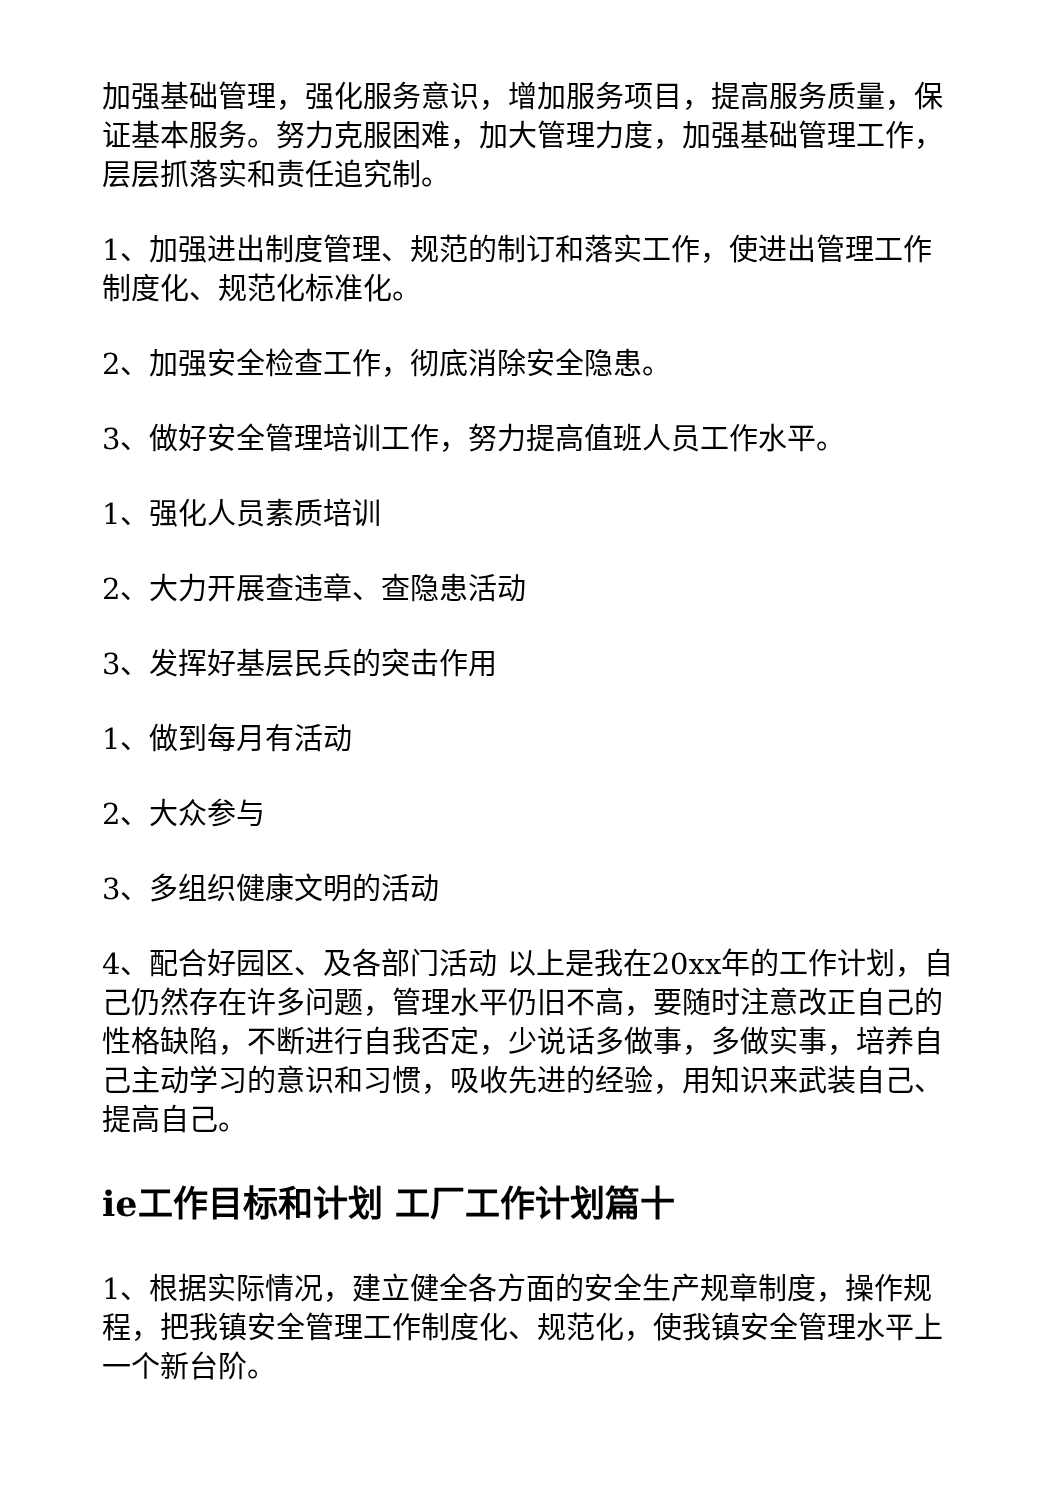加强基础管理，强化服务意识，增加服务项目，提高服务质量，保证基本服务。努力克服困难，加大管理力度，加强基础管理工作，层层抓落实和责任追究制。
1、加强进出制度管理、规范的制订和落实工作，使进出管理工作制度化、规范化标准化。
2、加强安全检查工作，彻底消除安全隐患。
3、做好安全管理培训工作，努力提高值班人员工作水平。
1、强化人员素质培训
2、大力开展查违章、查隐患活动
3、发挥好基层民兵的突击作用
1、做到每月有活动
2、大众参与
3、多组织健康文明的活动
4、配合好园区、及各部门活动 以上是我在20xx年的工作计划，自己仍然存在许多问题，管理水平仍旧不高，要随时注意改正自己的性格缺陷，不断进行自我否定，少说话多做事，多做实事，培养自己主动学习的意识和习惯，吸收先进的经验，用知识来武装自己、提高自己。
ie工作目标和计划 工厂工作计划篇十
1、根据实际情况，建立健全各方面的安全生产规章制度，操作规程，把我镇安全管理工作制度化、规范化，使我镇安全管理水平上一个新台阶。